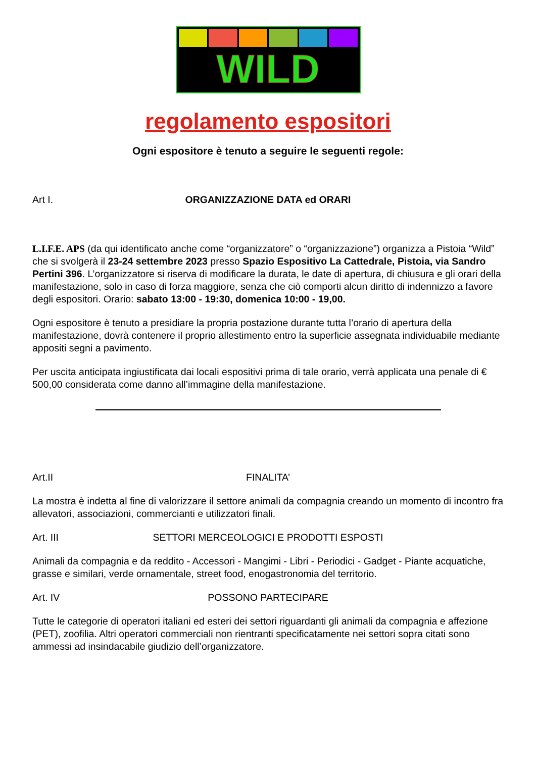WILD
regolamento espositori
Ogni espositore è tenuto a seguire le seguenti regole:
Art I. ORGANIZZAZIONE DATA ed ORARI
L.I.F.E. APS (da qui identificato anche come “organizzatore” o “organizzazione”) organizza a Pistoia “Wild” che si svolgerà il 23-24 settembre 2023 presso Spazio Espositivo La Cattedrale, Pistoia, via Sandro Pertini 396. L’organizzatore si riserva di modificare la durata, le date di apertura, di chiusura e gli orari della manifestazione, solo in caso di forza maggiore, senza che ciò comporti alcun diritto di indennizzo a favore degli espositori. Orario: sabato 13:00 - 19:30, domenica 10:00 - 19,00.
Ogni espositore è tenuto a presidiare la propria postazione durante tutta l’orario di apertura della manifestazione, dovrà contenere il proprio allestimento entro la superficie assegnata individuabile mediante appositi segni a pavimento.
Per uscita anticipata ingiustificata dai locali espositivi prima di tale orario, verrà applicata una penale di € 500,00 considerata come danno all’immagine della manifestazione.
Art.II FINALITA’
La mostra è indetta al fine di valorizzare il settore animali da compagnia creando un momento di incontro fra allevatori, associazioni, commercianti e utilizzatori finali.
Art. III SETTORI MERCEOLOGICI E PRODOTTI ESPOSTI
Animali da compagnia e da reddito - Accessori - Mangimi - Libri - Periodici - Gadget - Piante acquatiche, grasse e similari, verde ornamentale, street food, enogastronomia del territorio.
Art. IV POSSONO PARTECIPARE
Tutte le categorie di operatori italiani ed esteri dei settori riguardanti gli animali da compagnia e affezione (PET), zoofilia. Altri operatori commerciali non rientranti specificatamente nei settori sopra citati sono ammessi ad insindacabile giudizio dell’organizzatore.